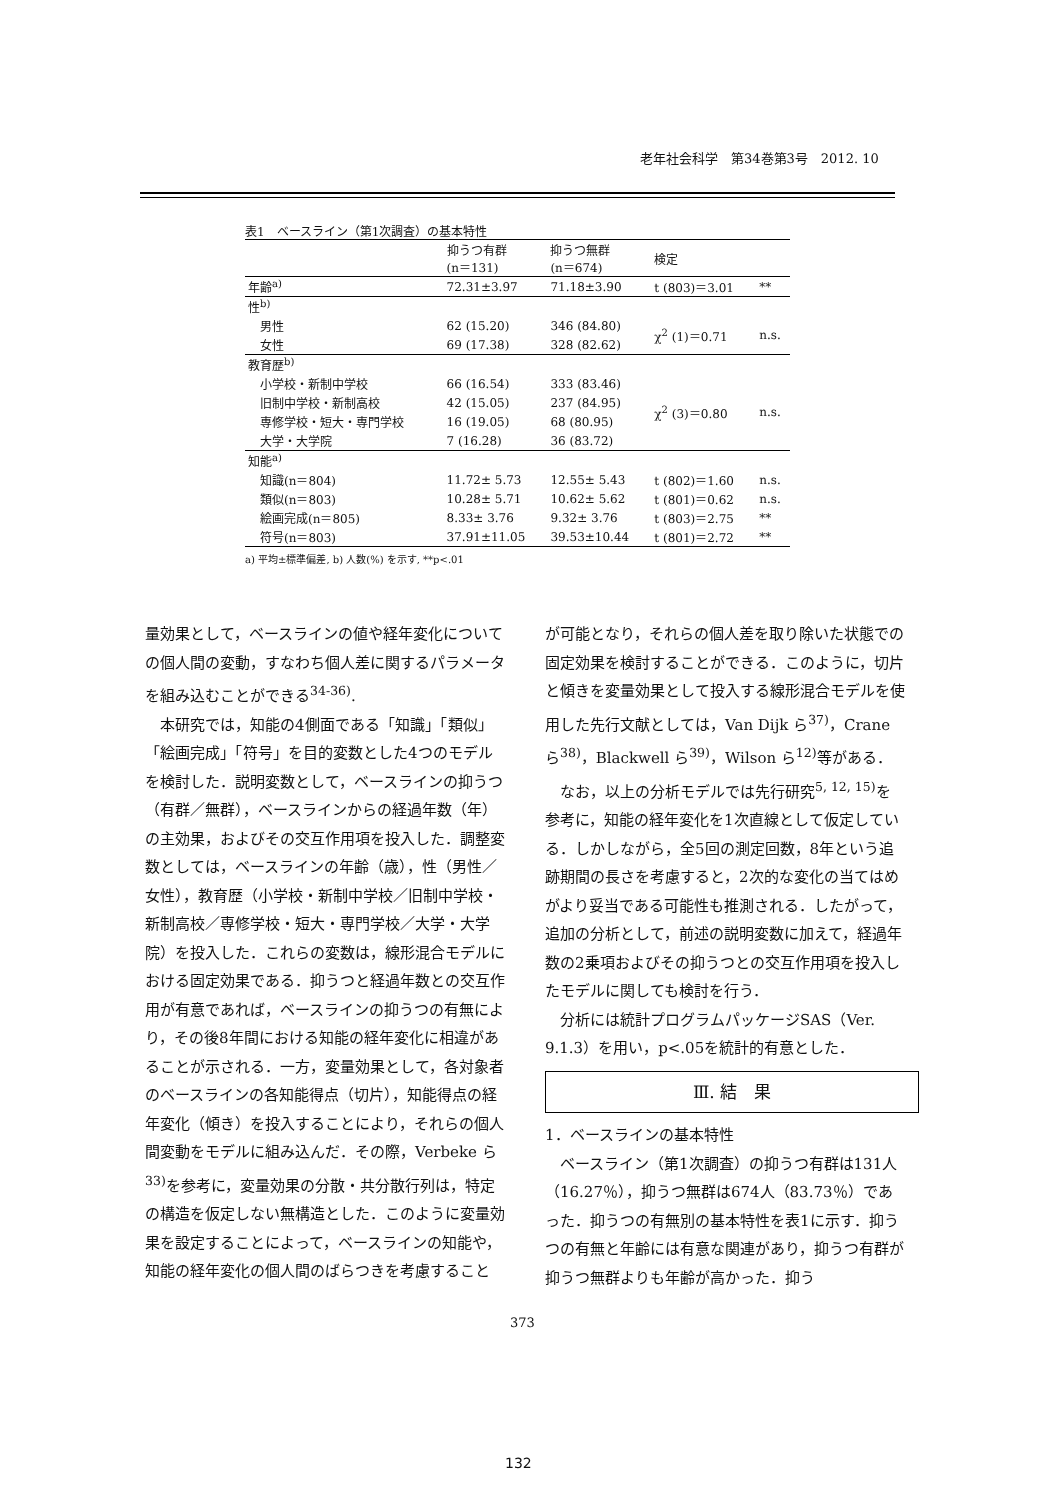老年社会科学　第34巻第3号　2012. 10
表1　ベースライン（第1次調査）の基本特性
| | 抑うつ有群 (n＝131) | 抑うつ無群 (n＝674) | 検定 | |
| --- | --- | --- | --- | --- |
| 年齢<sup>a)</sup> | 72.31±3.97 | 71.18±3.90 | t (803)＝3.01 | ** |
| 性<sup>b)</sup> | | | | |
| 男性 | 62 (15.20) | 346 (84.80) | χ<sup>2</sup> (1)＝0.71 | n.s. |
| 女性 | 69 (17.38) | 328 (82.62) | | |
| 教育歴<sup>b)</sup> | | | | |
| 小学校・新制中学校 | 66 (16.54) | 333 (83.46) | χ<sup>2</sup> (3)＝0.80 | n.s. |
| 旧制中学校・新制高校 | 42 (15.05) | 237 (84.95) | | |
| 専修学校・短大・専門学校 | 16 (19.05) | 68 (80.95) | | |
| 大学・大学院 | 7 (16.28) | 36 (83.72) | | |
| 知能<sup>a)</sup> | | | | |
| 知識(n＝804) | 11.72± 5.73 | 12.55± 5.43 | t (802)＝1.60 | n.s. |
| 類似(n＝803) | 10.28± 5.71 | 10.62± 5.62 | t (801)＝0.62 | n.s. |
| 絵画完成(n＝805) | 8.33± 3.76 | 9.32± 3.76 | t (803)＝2.75 | ** |
| 符号(n＝803) | 37.91±11.05 | 39.53±10.44 | t (801)＝2.72 | ** |
a) 平均±標準偏差, b) 人数(%) を示す, **p<.01
量効果として，ベースラインの値や経年変化についての個人間の変動，すなわち個人差に関するパラメータを組み込むことができる<sup>34-36)</sup>.
本研究では，知能の4側面である「知識」「類似」「絵画完成」「符号」を目的変数とした4つのモデルを検討した．説明変数として，ベースラインの抑うつ（有群／無群），ベースラインからの経過年数（年）の主効果，およびその交互作用項を投入した．調整変数としては，ベースラインの年齢（歳），性（男性／女性），教育歴（小学校・新制中学校／旧制中学校・新制高校／専修学校・短大・専門学校／大学・大学院）を投入した．これらの変数は，線形混合モデルにおける固定効果である．抑うつと経過年数との交互作用が有意であれば，ベースラインの抑うつの有無により，その後8年間における知能の経年変化に相違があることが示される．一方，変量効果として，各対象者のベースラインの各知能得点（切片），知能得点の経年変化（傾き）を投入することにより，それらの個人間変動をモデルに組み込んだ．その際，Verbeke ら<sup>33)</sup>を参考に，変量効果の分散・共分散行列は，特定の構造を仮定しない無構造とした．このように変量効果を設定することによって，ベースラインの知能や，知能の経年変化の個人間のばらつきを考慮すること
が可能となり，それらの個人差を取り除いた状態での固定効果を検討することができる．このように，切片と傾きを変量効果として投入する線形混合モデルを使用した先行文献としては，Van Dijk ら<sup>37)</sup>，Crane ら<sup>38)</sup>，Blackwell ら<sup>39)</sup>，Wilson ら<sup>12)</sup>等がある．
なお，以上の分析モデルでは先行研究<sup>5, 12, 15)</sup>を参考に，知能の経年変化を1次直線として仮定している．しかしながら，全5回の測定回数，8年という追跡期間の長さを考慮すると，2次的な変化の当てはめがより妥当である可能性も推測される．したがって，追加の分析として，前述の説明変数に加えて，経過年数の2乗項およびその抑うつとの交互作用項を投入したモデルに関しても検討を行う．
分析には統計プログラムパッケージSAS（Ver. 9.1.3）を用い，p<.05を統計的有意とした．
Ⅲ. 結　果
1．ベースラインの基本特性
ベースライン（第1次調査）の抑うつ有群は131人（16.27％），抑うつ無群は674人（83.73％）であった．抑うつの有無別の基本特性を表1に示す．抑うつの有無と年齢には有意な関連があり，抑うつ有群が抑うつ無群よりも年齢が高かった．抑う
373
132